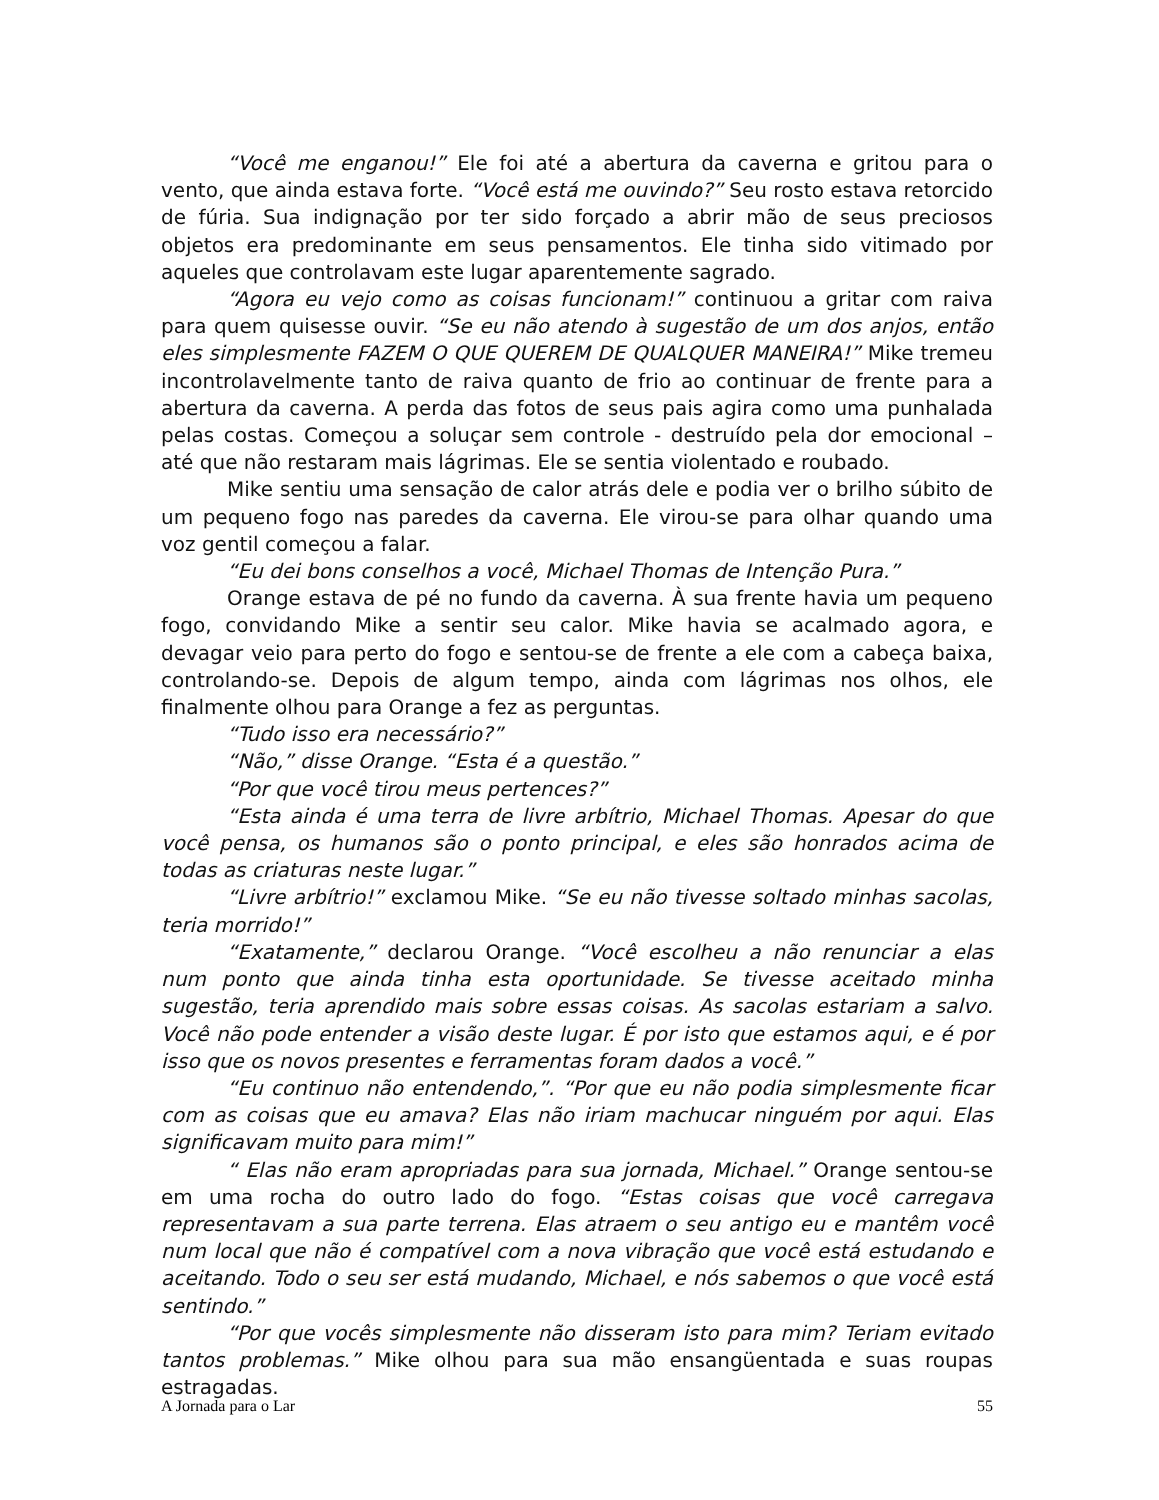“Você me enganou!” Ele foi até a abertura da caverna e gritou para o vento, que ainda estava forte. “Você está me ouvindo?” Seu rosto estava retorcido de fúria. Sua indignação por ter sido forçado a abrir mão de seus preciosos objetos era predominante em seus pensamentos. Ele tinha sido vitimado por aqueles que controlavam este lugar aparentemente sagrado.
“Agora eu vejo como as coisas funcionam!” continuou a gritar com raiva para quem quisesse ouvir. “Se eu não atendo à sugestão de um dos anjos, então eles simplesmente FAZEM O QUE QUEREM DE QUALQUER MANEIRA!” Mike tremeu incontrolavelmente tanto de raiva quanto de frio ao continuar de frente para a abertura da caverna. A perda das fotos de seus pais agira como uma punhalada pelas costas. Começou a soluçar sem controle - destruído pela dor emocional – até que não restaram mais lágrimas. Ele se sentia violentado e roubado.
Mike sentiu uma sensação de calor atrás dele e podia ver o brilho súbito de um pequeno fogo nas paredes da caverna. Ele virou-se para olhar quando uma voz gentil começou a falar.
“Eu dei bons conselhos a você, Michael Thomas de Intenção Pura.”
Orange estava de pé no fundo da caverna. À sua frente havia um pequeno fogo, convidando Mike a sentir seu calor. Mike havia se acalmado agora, e devagar veio para perto do fogo e sentou-se de frente a ele com a cabeça baixa, controlando-se. Depois de algum tempo, ainda com lágrimas nos olhos, ele finalmente olhou para Orange a fez as perguntas.
“Tudo isso era necessário?”
“Não,” disse Orange. “Esta é a questão.”
“Por que você tirou meus pertences?”
“Esta ainda é uma terra de livre arbítrio, Michael Thomas. Apesar do que você pensa, os humanos são o ponto principal, e eles são honrados acima de todas as criaturas neste lugar.”
“Livre arbítrio!” exclamou Mike. “Se eu não tivesse soltado minhas sacolas, teria morrido!”
“Exatamente,” declarou Orange. “Você escolheu a não renunciar a elas num ponto que ainda tinha esta oportunidade. Se tivesse aceitado minha sugestão, teria aprendido mais sobre essas coisas. As sacolas estariam a salvo. Você não pode entender a visão deste lugar. É por isto que estamos aqui, e é por isso que os novos presentes e ferramentas foram dados a você.”
“Eu continuo não entendendo,”. “Por que eu não podia simplesmente ficar com as coisas que eu amava? Elas não iriam machucar ninguém por aqui. Elas significavam muito para mim!”
“ Elas não eram apropriadas para sua jornada, Michael.” Orange sentou-se em uma rocha do outro lado do fogo. “Estas coisas que você carregava representavam a sua parte terrena. Elas atraem o seu antigo eu e mantêm você num local que não é compatível com a nova vibração que você está estudando e aceitando. Todo o seu ser está mudando, Michael, e nós sabemos o que você está sentindo.”
“Por que vocês simplesmente não disseram isto para mim? Teriam evitado tantos problemas.” Mike olhou para sua mão ensangüentada e suas roupas estragadas.
A Jornada para o Lar 55